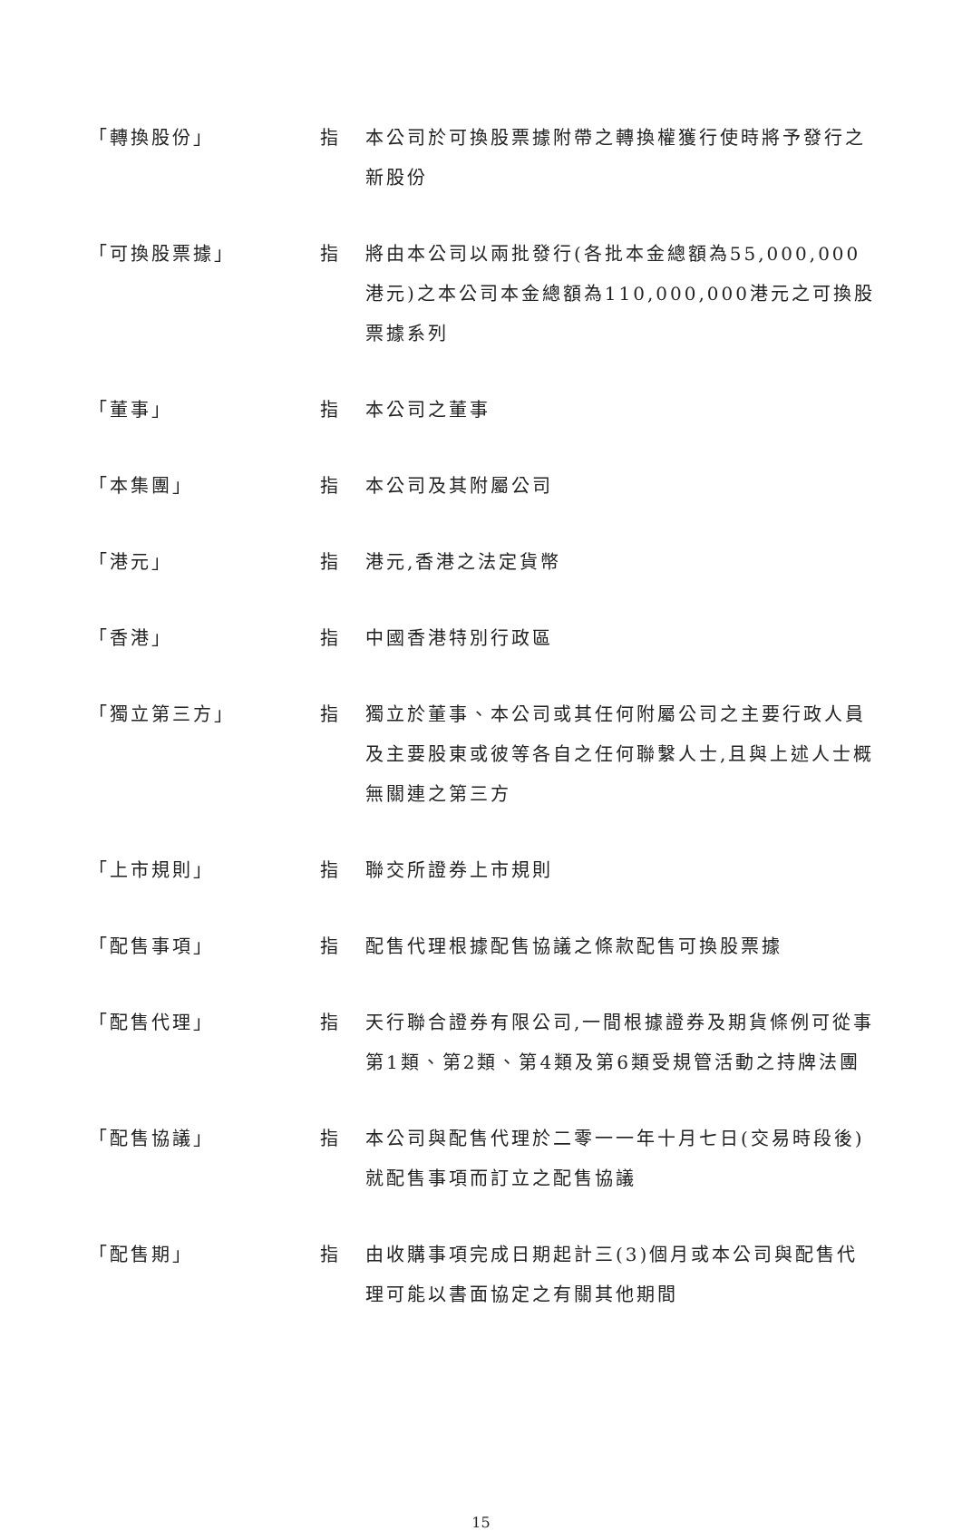「轉換股份」 指 本公司於可換股票據附帶之轉換權獲行使時將予發行之新股份
「可換股票據」 指 將由本公司以兩批發行(各批本金總額為55,000,000港元)之本公司本金總額為110,000,000港元之可換股票據系列
「董事」 指 本公司之董事
「本集團」 指 本公司及其附屬公司
「港元」 指 港元,香港之法定貨幣
「香港」 指 中國香港特別行政區
「獨立第三方」 指 獨立於董事、本公司或其任何附屬公司之主要行政人員及主要股東或彼等各自之任何聯繫人士,且與上述人士概無關連之第三方
「上市規則」 指 聯交所證券上市規則
「配售事項」 指 配售代理根據配售協議之條款配售可換股票據
「配售代理」 指 天行聯合證券有限公司,一間根據證券及期貨條例可從事第1類、第2類、第4類及第6類受規管活動之持牌法團
「配售協議」 指 本公司與配售代理於二零一一年十月七日(交易時段後)就配售事項而訂立之配售協議
「配售期」 指 由收購事項完成日期起計三(3)個月或本公司與配售代理可能以書面協定之有關其他期間
15